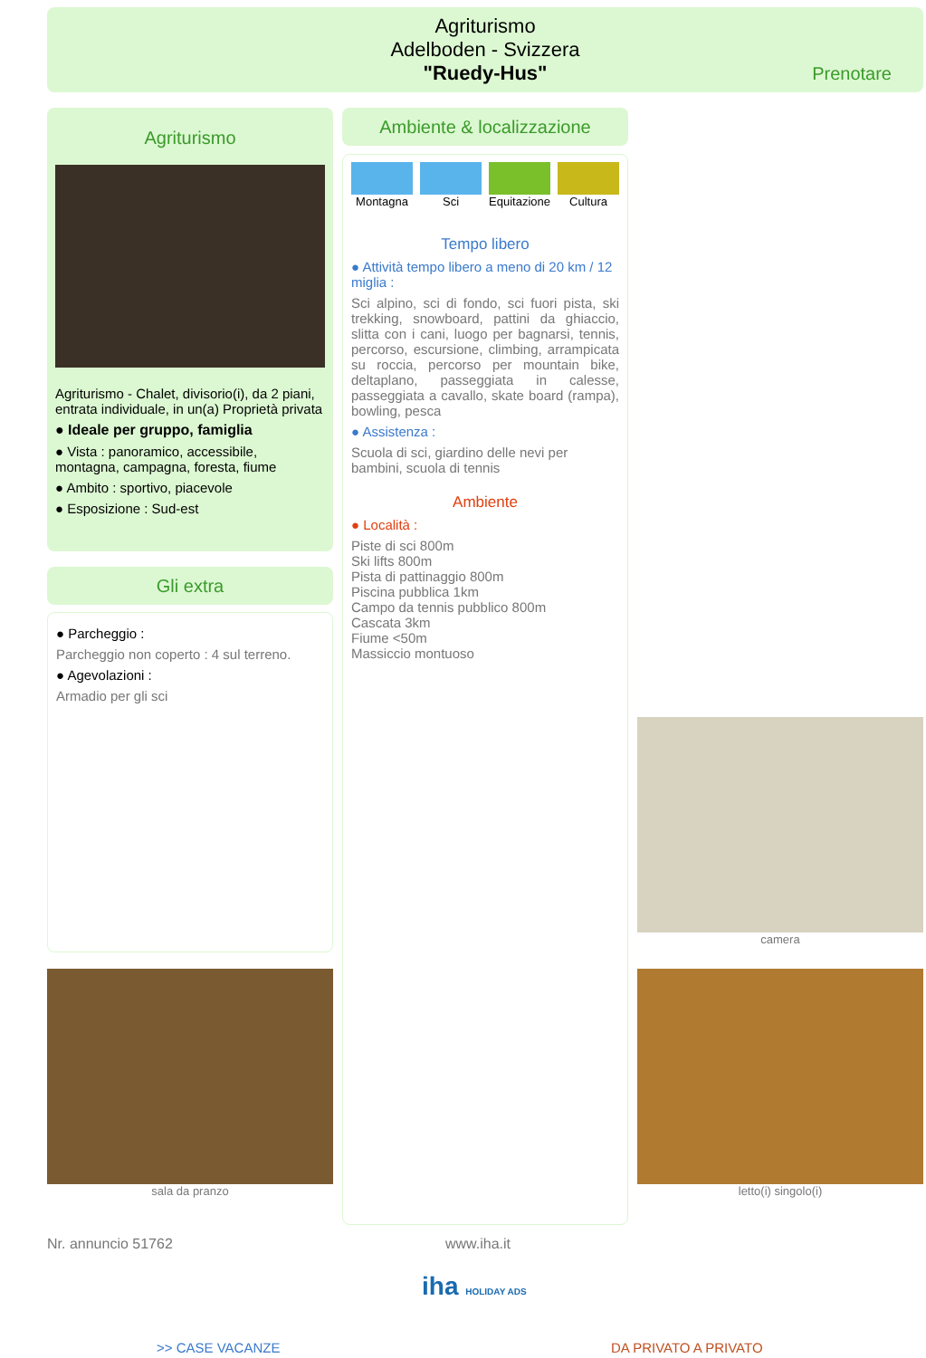Agriturismo
Adelboden - Svizzera
"Ruedy-Hus"
Prenotare
Agriturismo
Agriturismo - Chalet, divisorio(i), da 2 piani, entrata individuale, in un(a) Proprietà privata
● Ideale per gruppo, famiglia
● Vista : panoramico, accessibile, montagna, campagna, foresta, fiume
● Ambito : sportivo, piacevole
● Esposizione : Sud-est
Gli extra
● Parcheggio :
Parcheggio non coperto : 4 sul terreno.
● Agevolazioni :
Armadio per gli sci
sala da pranzo
Ambiente & localizzazione
Montagna Sci Equitazione Cultura
Tempo libero
● Attività tempo libero a meno di 20 km / 12 miglia :
Sci alpino, sci di fondo, sci fuori pista, ski trekking, snowboard, pattini da ghiaccio, slitta con i cani, luogo per bagnarsi, tennis, percorso, escursione, climbing, arrampicata su roccia, percorso per mountain bike, deltaplano, passeggiata in calesse, passeggiata a cavallo, skate board (rampa), bowling, pesca
● Assistenza :
Scuola di sci, giardino delle nevi per bambini, scuola di tennis
Ambiente
● Località :
Piste di sci 800m
Ski lifts 800m
Pista di pattinaggio 800m
Piscina pubblica 1km
Campo da tennis pubblico 800m
Cascata 3km
Fiume <50m
Massiccio montuoso
camera
letto(i) singolo(i)
Nr. annuncio 51762 www.iha.it
iha HOLIDAY ADS
>> CASE VACANZE DA PRIVATO A PRIVATO